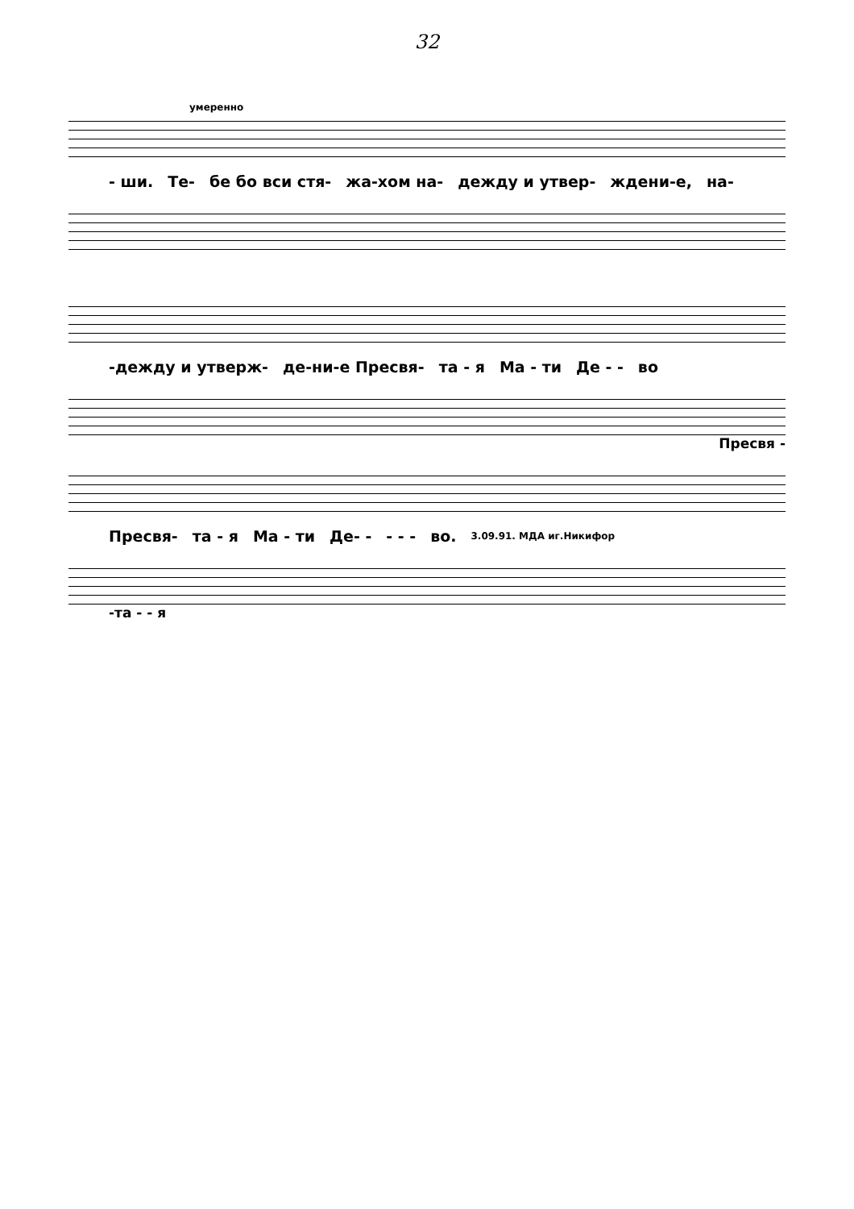32
умеренно
- ши. Те- бе бо вси стя- жа-хом на- дежду и утвер- ждени-е, на-
-дежду и утверж- де-ни-е Пресвя- та - я Ма - ти Де - - во
Пресвя -
Пресвя- та - я Ма - ти Де- - - - - во. 3.09.91. МДА иг.Никифор
-та - - я